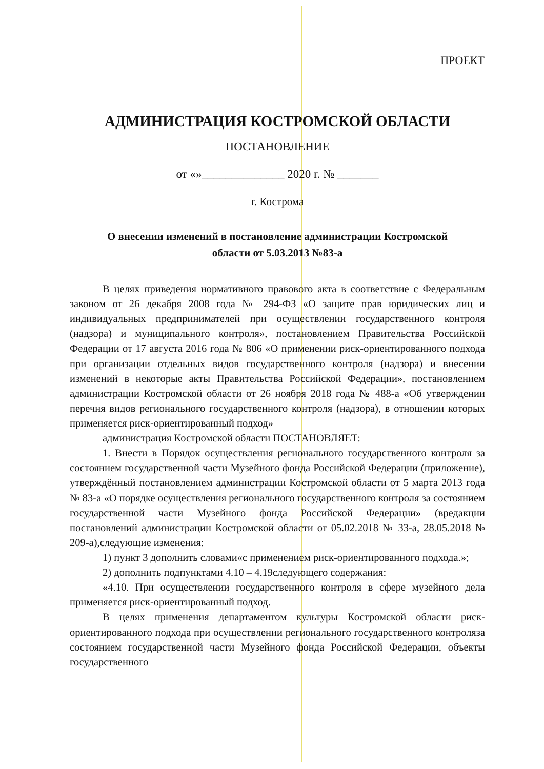ПРОЕКТ
АДМИНИСТРАЦИЯ КОСТРОМСКОЙ ОБЛАСТИ
ПОСТАНОВЛЕНИЕ
от «»______________ 2020 г. № _______
г. Кострома
О внесении изменений в постановление администрации Костромской
области от 5.03.2013 №83-а
В целях приведения нормативного правового акта в соответствие с Федеральным законом от 26 декабря 2008 года № 294-ФЗ «О защите прав юридических лиц и индивидуальных предпринимателей при осуществлении государственного контроля (надзора) и муниципального контроля», постановлением Правительства Российской Федерации от 17 августа 2016 года № 806 «О применении риск-ориентированного подхода при организации отдельных видов государственного контроля (надзора) и внесении изменений в некоторые акты Правительства Российской Федерации», постановлением администрации Костромской области от 26 ноября 2018 года № 488-а «Об утверждении перечня видов регионального государственного контроля (надзора), в отношении которых применяется риск-ориентированный подход»
администрация Костромской области ПОСТАНОВЛЯЕТ:
1. Внести в Порядок осуществления регионального государственного контроля за состоянием государственной части Музейного фонда Российской Федерации (приложение), утверждённый постановлением администрации Костромской области от 5 марта 2013 года № 83-а «О порядке осуществления регионального государственного контроля за состоянием государственной части Музейного фонда Российской Федерации» (вредакции постановлений администрации Костромской области от 05.02.2018 № 33-а, 28.05.2018 № 209-а),следующие изменения:
1) пункт 3 дополнить словами«с применением риск-ориентированного подхода.»;
2) дополнить подпунктами 4.10 – 4.19следующего содержания:
«4.10. При осуществлении государственного контроля в сфере музейного дела применяется риск-ориентированный подход.
В целях применения департаментом культуры Костромской области риск-ориентированного подхода при осуществлении регионального государственного контроляза состоянием государственной части Музейного фонда Российской Федерации, объекты государственного